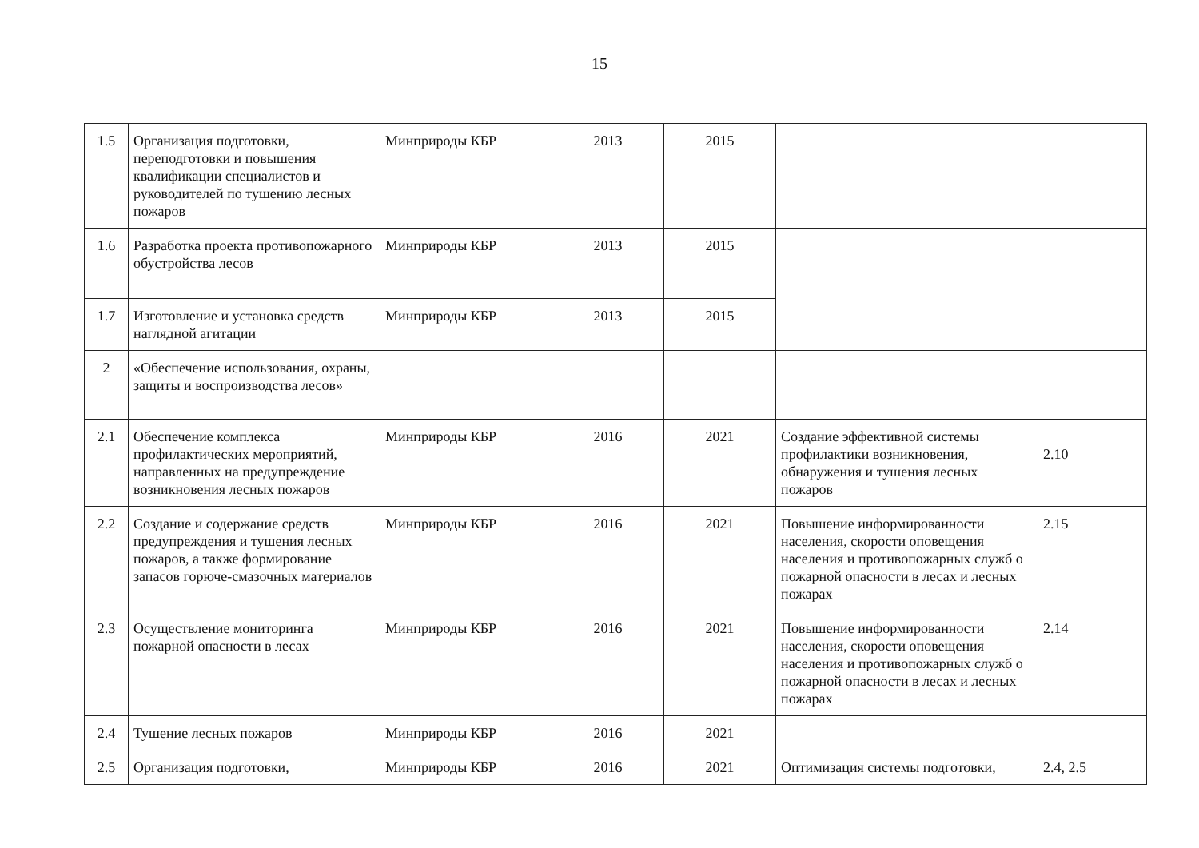15
| 1.5 | Организация подготовки, переподготовки и повышения квалификации специалистов и руководителей по тушению лесных пожаров | Минприроды КБР | 2013 | 2015 | | |
| 1.6 | Разработка проекта противопожарного обустройства лесов | Минприроды КБР | 2013 | 2015 | | |
| 1.7 | Изготовление и установка средств наглядной агитации | Минприроды КБР | 2013 | 2015 | | |
| 2 | «Обеспечение использования, охраны, защиты и воспроизводства лесов» | | | | | |
| 2.1 | Обеспечение комплекса профилактических мероприятий, направленных на предупреждение возникновения лесных пожаров | Минприроды КБР | 2016 | 2021 | Создание эффективной системы профилактики возникновения, обнаружения и тушения лесных пожаров | 2.10 |
| 2.2 | Создание и содержание средств предупреждения и тушения лесных пожаров, а также формирование запасов горюче-смазочных материалов | Минприроды КБР | 2016 | 2021 | Повышение информированности населения, скорости оповещения населения и противопожарных служб о пожарной опасности в лесах и лесных пожарах | 2.15 |
| 2.3 | Осуществление мониторинга пожарной опасности в лесах | Минприроды КБР | 2016 | 2021 | Повышение информированности населения, скорости оповещения населения и противопожарных служб о пожарной опасности в лесах и лесных пожарах | 2.14 |
| 2.4 | Тушение лесных пожаров | Минприроды КБР | 2016 | 2021 | | |
| 2.5 | Организация подготовки, | Минприроды КБР | 2016 | 2021 | Оптимизация системы подготовки, | 2.4, 2.5 |